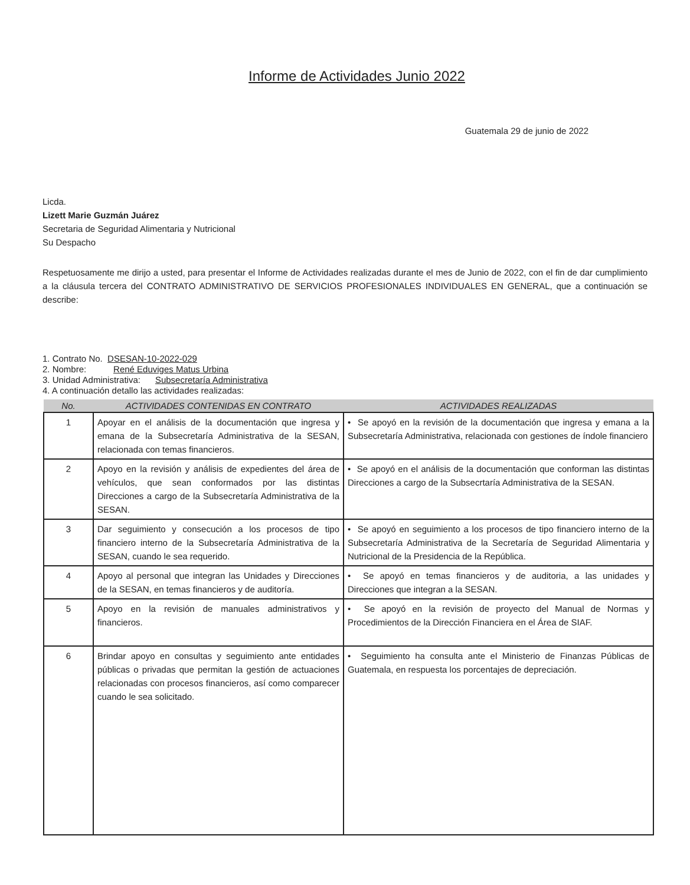Informe de Actividades Junio 2022
Guatemala 29 de junio de 2022
Licda.
Lizett Marie Guzmán Juárez
Secretaria de Seguridad Alimentaria y Nutricional
Su Despacho
Respetuosamente me dirijo a usted, para presentar el Informe de Actividades realizadas durante el mes de Junio de 2022, con el fin de dar cumplimiento a la cláusula tercera del CONTRATO ADMINISTRATIVO DE SERVICIOS PROFESIONALES INDIVIDUALES EN GENERAL, que a continuación se describe:
1. Contrato No. DSESAN-10-2022-029
2. Nombre: René Eduviges Matus Urbina
3. Unidad Administrativa: Subsecretaría Administrativa
4. A continuación detallo las actividades realizadas:
| No. | ACTIVIDADES CONTENIDAS EN CONTRATO | ACTIVIDADES REALIZADAS |
| --- | --- | --- |
| 1 | Apoyar en el análisis de la documentación que ingresa y emana de la Subsecretaría Administrativa de la SESAN, relacionada con temas financieros. | • Se apoyó en la revisión de la documentación que ingresa y emana a la Subsecretaría Administrativa, relacionada con gestiones de índole financiero |
| 2 | Apoyo en la revisión y análisis de expedientes del área de vehículos, que sean conformados por las distintas Direcciones a cargo de la Subsecretaría Administrativa de la SESAN. | • Se apoyó en el análisis de la documentación que conforman las distintas Direcciones a cargo de la Subsecrtaría Administrativa de la SESAN. |
| 3 | Dar seguimiento y consecución a los procesos de tipo financiero interno de la Subsecretaría Administrativa de la SESAN, cuando le sea requerido. | • Se apoyó en seguimiento a los procesos de tipo financiero interno de la Subsecretaría Administrativa de la Secretaría de Seguridad Alimentaria y Nutricional de la Presidencia de la República. |
| 4 | Apoyo al personal que integran las Unidades y Direcciones de la SESAN, en temas financieros y de auditoría. | • Se apoyó en temas financieros y de auditoria, a las unidades y Direcciones que integran a la SESAN. |
| 5 | Apoyo en la revisión de manuales administrativos y financieros. | • Se apoyó en la revisión de proyecto del Manual de Normas y Procedimientos de la Dirección Financiera en el Área de SIAF. |
| 6 | Brindar apoyo en consultas y seguimiento ante entidades públicas o privadas que permitan la gestión de actuaciones relacionadas con procesos financieros, así como comparecer cuando le sea solicitado. | • Seguimiento ha consulta ante el Ministerio de Finanzas Públicas de Guatemala, en respuesta los porcentajes de depreciación. |